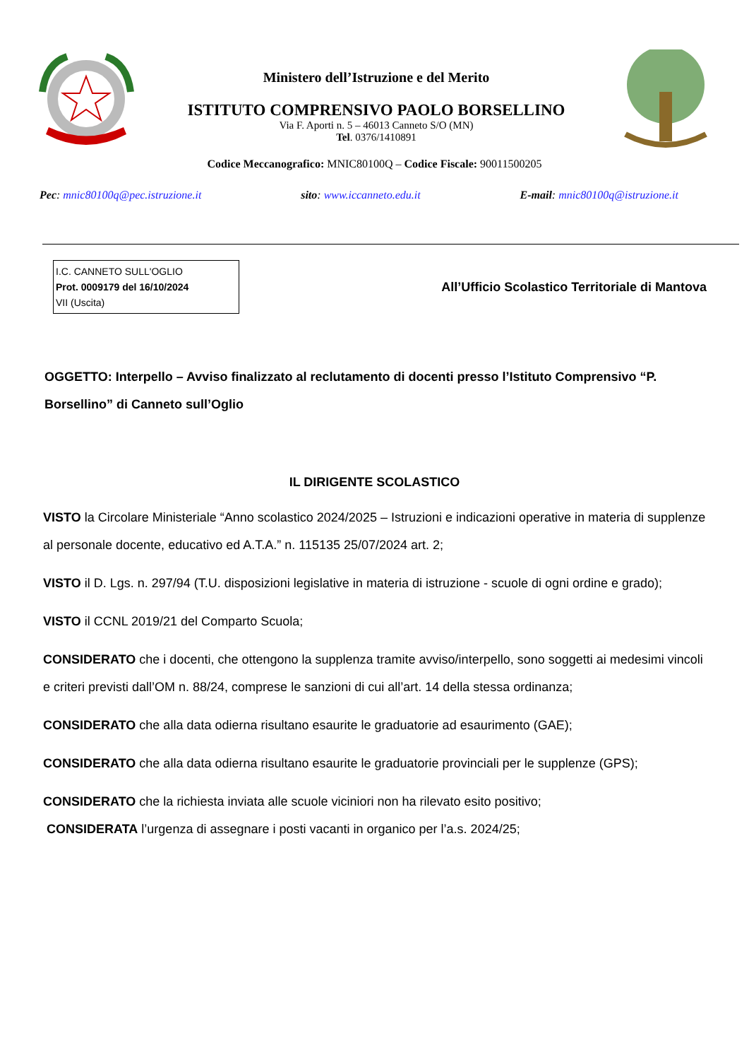Ministero dell’Istruzione e del Merito
ISTITUTO COMPRENSIVO PAOLO BORSELLINO
Via F. Aporti n. 5 – 46013 Canneto S/O (MN)
Tel. 0376/1410891
Codice Meccanografico: MNIC80100Q – Codice Fiscale: 90011500205
Pec: mnic80100q@pec.istruzione.it sito: www.iccanneto.edu.it E-mail: mnic80100q@istruzione.it
I.C. CANNETO SULL'OGLIO
Prot. 0009179 del 16/10/2024
VII (Uscita)
All’Ufficio Scolastico Territoriale di Mantova
OGGETTO: Interpello – Avviso finalizzato al reclutamento di docenti presso l’Istituto Comprensivo “P. Borsellino” di Canneto sull’Oglio
IL DIRIGENTE SCOLASTICO
VISTO la Circolare Ministeriale “Anno scolastico 2024/2025 – Istruzioni e indicazioni operative in materia di supplenze al personale docente, educativo ed A.T.A.” n. 115135 25/07/2024 art. 2;
VISTO il D. Lgs. n. 297/94 (T.U. disposizioni legislative in materia di istruzione - scuole di ogni ordine e grado);
VISTO il CCNL 2019/21 del Comparto Scuola;
CONSIDERATO che i docenti, che ottengono la supplenza tramite avviso/interpello, sono soggetti ai medesimi vincoli e criteri previsti dall’OM n. 88/24, comprese le sanzioni di cui all’art. 14 della stessa ordinanza;
CONSIDERATO che alla data odierna risultano esaurite le graduatorie ad esaurimento (GAE);
CONSIDERATO che alla data odierna risultano esaurite le graduatorie provinciali per le supplenze (GPS);
CONSIDERATO che la richiesta inviata alle scuole viciniori non ha rilevato esito positivo;
CONSIDERATA l’urgenza di assegnare i posti vacanti in organico per l’a.s. 2024/25;